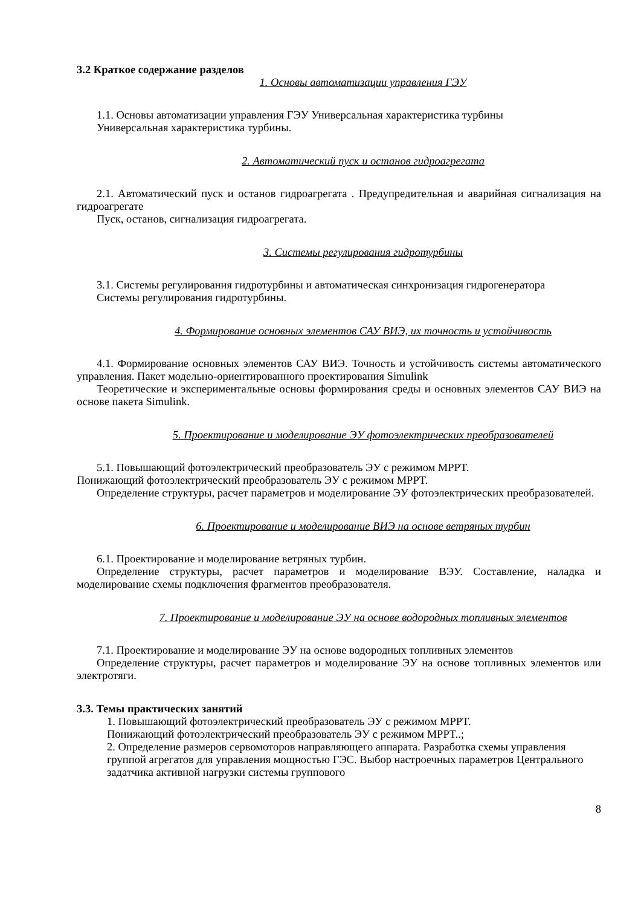3.2 Краткое содержание разделов
1. Основы автоматизации управления ГЭУ
1.1. Основы автоматизации управления ГЭУ Универсальная характеристика турбины
Универсальная характеристика турбины.
2. Автоматический пуск и останов гидроагрегата
2.1. Автоматический пуск и останов гидроагрегата . Предупредительная и аварийная сигнализация на гидроагрегате
Пуск, останов, сигнализация гидроагрегата.
3. Системы регулирования гидротурбины
3.1. Системы регулирования гидротурбины и автоматическая синхронизация гидрогенератора
Системы регулирования гидротурбины.
4. Формирование основных элементов САУ ВИЭ, их точность и устойчивость
4.1. Формирование основных элементов САУ ВИЭ. Точность и устойчивость системы автоматического управления. Пакет модельно-ориентированного проектирования Simulink
Теоретические и экспериментальные основы формирования среды и основных элементов САУ ВИЭ на основе пакета Simulink.
5. Проектирование и моделирование ЭУ фотоэлектрических преобразователей
5.1. Повышающий фотоэлектрический преобразователь ЭУ с режимом MPPT.
Понижающий фотоэлектрический преобразователь ЭУ с режимом MPPT.
Определение структуры, расчет параметров и моделирование ЭУ фотоэлектрических преобразователей.
6. Проектирование и моделирование ВИЭ на основе ветряных турбин
6.1. Проектирование и моделирование ветряных турбин.
Определение структуры, расчет параметров и моделирование ВЭУ. Составление, наладка и моделирование схемы подключения фрагментов преобразователя.
7. Проектирование и моделирование ЭУ на основе водородных топливных элементов
7.1. Проектирование и моделирование ЭУ на основе водородных топливных элементов
Определение структуры, расчет параметров и моделирование ЭУ на основе топливных элементов или электротяги.
3.3. Темы практических занятий
1. Повышающий фотоэлектрический преобразователь ЭУ с режимом MPPT.
Понижающий фотоэлектрический преобразователь ЭУ с режимом MPPT..;
2. Определение размеров сервомоторов направляющего аппарата. Разработка схемы управления группой агрегатов для управления мощностью ГЭС. Выбор настроечных параметров Центрального задатчика активной нагрузки системы группового
8